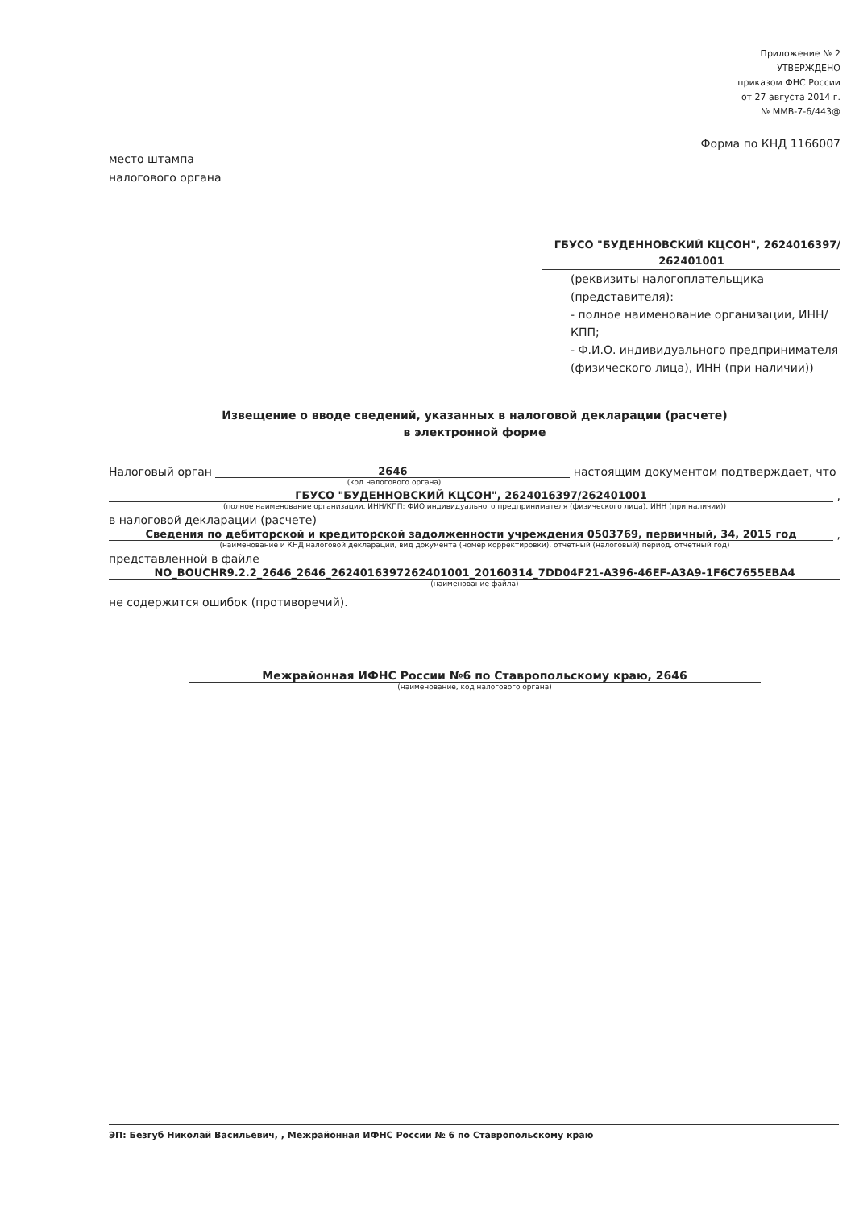Приложение № 2
УТВЕРЖДЕНО
приказом ФНС России
от 27 августа 2014 г.
№ ММВ-7-6/443@
Форма по КНД 1166007
место штампа
налогового органа
ГБУСО "БУДЕННОВСКИЙ КЦСОН", 2624016397/
262401001
(реквизиты налогоплательщика (представителя):
- полное наименование организации, ИНН/КПП;
- Ф.И.О. индивидуального предпринимателя (физического лица), ИНН (при наличии))
Извещение о вводе сведений, указанных в налоговой декларации (расчете)
в электронной форме
Налоговый орган 2646 настоящим документом подтверждает, что
(код налогового органа)
ГБУСО "БУДЕННОВСКИЙ КЦСОН", 2624016397/262401001 ,
(полное наименование организации, ИНН/КПП; ФИО индивидуального предпринимателя (физического лица), ИНН (при наличии))
в налоговой декларации (расчете)
Сведения по дебиторской и кредиторской задолженности учреждения 0503769, первичный, 34, 2015 год ,
(наименование и КНД налоговой декларации, вид документа (номер корректировки), отчетный (налоговый) период, отчетный год)
представленной в файле
NO_BOUCHR9.2.2_2646_2646_2624016397262401001_20160314_7DD04F21-A396-46EF-A3A9-1F6C7655EBA4
(наименование файла)
не содержится ошибок (противоречий).
Межрайонная ИФНС России №6 по Ставропольскому краю, 2646
(наименование, код налогового органа)
ЭП: Безгуб Николай Васильевич, , Межрайонная ИФНС России № 6 по Ставропольскому краю